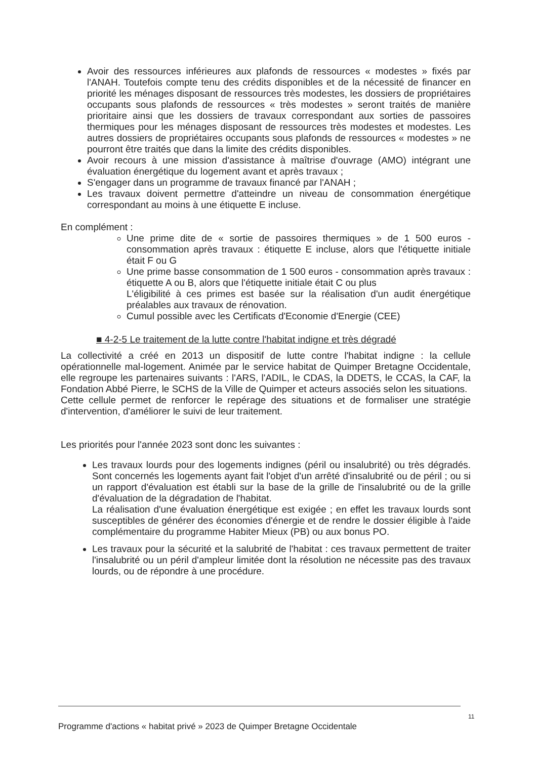Avoir des ressources inférieures aux plafonds de ressources « modestes » fixés par l'ANAH. Toutefois compte tenu des crédits disponibles et de la nécessité de financer en priorité les ménages disposant de ressources très modestes, les dossiers de propriétaires occupants sous plafonds de ressources « très modestes » seront traités de manière prioritaire ainsi que les dossiers de travaux correspondant aux sorties de passoires thermiques pour les ménages disposant de ressources très modestes et modestes. Les autres dossiers de propriétaires occupants sous plafonds de ressources « modestes » ne pourront être traités que dans la limite des crédits disponibles.
Avoir recours à une mission d'assistance à maîtrise d'ouvrage (AMO) intégrant une évaluation énergétique du logement avant et après travaux ;
S'engager dans un programme de travaux financé par l'ANAH ;
Les travaux doivent permettre d'atteindre un niveau de consommation énergétique correspondant au moins à une étiquette E incluse.
En complément :
Une prime dite de « sortie de passoires thermiques » de 1 500 euros - consommation après travaux : étiquette E incluse, alors que l'étiquette initiale était F ou G
Une prime basse consommation de 1 500 euros - consommation après travaux : étiquette A ou B, alors que l'étiquette initiale était C ou plus
L'éligibilité à ces primes est basée sur la réalisation d'un audit énergétique préalables aux travaux de rénovation.
Cumul possible avec les Certificats d'Economie d'Energie (CEE)
■ 4-2-5 Le traitement de la lutte contre l'habitat indigne et très dégradé
La collectivité a créé en 2013 un dispositif de lutte contre l'habitat indigne : la cellule opérationnelle mal-logement. Animée par le service habitat de Quimper Bretagne Occidentale, elle regroupe les partenaires suivants : l'ARS, l'ADIL, le CDAS, la DDETS, le CCAS, la CAF, la Fondation Abbé Pierre, le SCHS de la Ville de Quimper et acteurs associés selon les situations.
Cette cellule permet de renforcer le repérage des situations et de formaliser une stratégie d'intervention, d'améliorer le suivi de leur traitement.
Les priorités pour l'année 2023 sont donc les suivantes :
Les travaux lourds pour des logements indignes (péril ou insalubrité) ou très dégradés. Sont concernés les logements ayant fait l'objet d'un arrêté d'insalubrité ou de péril ; ou si un rapport d'évaluation est établi sur la base de la grille de l'insalubrité ou de la grille d'évaluation de la dégradation de l'habitat.
La réalisation d'une évaluation énergétique est exigée ; en effet les travaux lourds sont susceptibles de générer des économies d'énergie et de rendre le dossier éligible à l'aide complémentaire du programme Habiter Mieux (PB) ou aux bonus PO.
Les travaux pour la sécurité et la salubrité de l'habitat : ces travaux permettent de traiter l'insalubrité ou un péril d'ampleur limitée dont la résolution ne nécessite pas des travaux lourds, ou de répondre à une procédure.
11
Programme d'actions « habitat privé » 2023 de Quimper Bretagne Occidentale